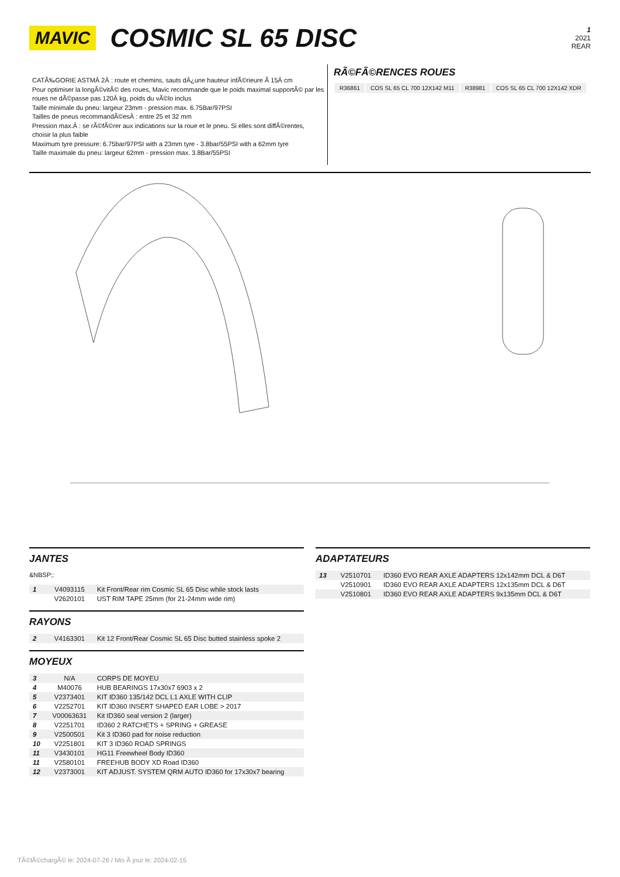MAVIC
COSMIC SL 65 DISC
1
2021
REAR
CATÃ‰GORIE ASTMÂ 2Â : route et chemins, sauts dÂ¿une hauteur infÃ©rieure Ã 15Â cm
Pour optimiser la longÃ©vitÃ© des roues, Mavic recommande que le poids maximal supportÃ© par les roues ne dÃ©passe pas 120Â kg, poids du vÃ©lo inclus
Taille minimale du pneu: largeur 23mm - pression max. 6.75Bar/97PSI
Tailles de pneus recommandÃ©esÂ : entre 25 et 32 mm
Pression max.Â : se rÃ©fÃ©rer aux indications sur la roue et le pneu. Si elles sont diffÃ©rentes, choisir la plus faible
Maximum tyre pressure: 6.75bar/97PSI with a 23mm tyre - 3.8bar/55PSI with a 62mm tyre
Taille maximale du pneu: largeur 62mm - pression max. 3.8Bar/55PSI
RÃ©FÃ©RENCES ROUES
| R36861 | COS SL 65 CL 700 12X142 M11 | R38981 | COS SL 65 CL 700 12X142 XDR |
JANTES
&NBSP;:
| 1 | V4093115 | Kit Front/Rear rim Cosmic SL 65 Disc while stock lasts |
| | V2620101 | UST RIM TAPE 25mm (for 21-24mm wide rim) |
RAYONS
| 2 | V4163301 | Kit 12 Front/Rear Cosmic SL 65 Disc butted stainless spoke 2 |
MOYEUX
| 3 | N/A | CORPS DE MOYEU |
| 4 | M40076 | HUB BEARINGS 17x30x7 6903 x 2 |
| 5 | V2373401 | KIT ID360 135/142 DCL L1 AXLE WITH CLIP |
| 6 | V2252701 | KIT ID360 INSERT SHAPED EAR LOBE > 2017 |
| 7 | V00063631 | Kit ID360 seal version 2 (larger) |
| 8 | V2251701 | ID360 2 RATCHETS + SPRING + GREASE |
| 9 | V2500501 | Kit 3 ID360 pad for noise reduction |
| 10 | V2251801 | KIT 3 ID360 ROAD SPRINGS |
| 11 | V3430101 | HG11 Freewheel Body ID360 |
| 11 | V2580101 | FREEHUB BODY XD Road ID360 |
| 12 | V2373001 | KIT ADJUST. SYSTEM QRM AUTO ID360 for 17x30x7 bearing |
ADAPTATEURS
| 13 | V2510701 | ID360 EVO REAR AXLE ADAPTERS 12x142mm DCL & D6T |
| | V2510901 | ID360 EVO REAR AXLE ADAPTERS 12x135mm DCL & D6T |
| | V2510801 | ID360 EVO REAR AXLE ADAPTERS 9x135mm DCL & D6T |
TÃ©lÃ©chargÃ© le: 2024-07-26 / Mis Ã jour le: 2024-02-15